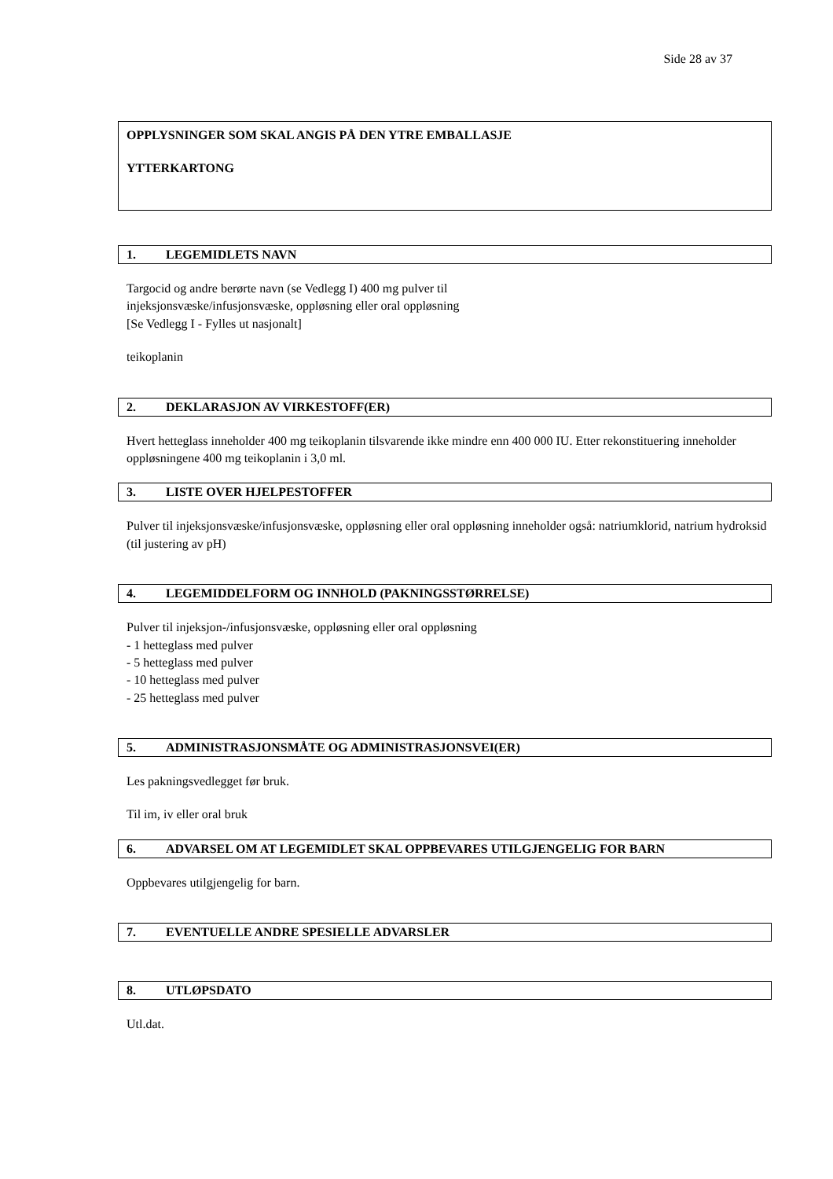Side 28 av 37
OPPLYSNINGER SOM SKAL ANGIS PÅ DEN YTRE EMBALLASJE
YTTERKARTONG
1. LEGEMIDLETS NAVN
Targocid og andre berørte navn (se Vedlegg I) 400 mg pulver til
injeksjonsvæske/infusjonsvæske, oppløsning eller oral oppløsning
[Se Vedlegg I - Fylles ut nasjonalt]
teikoplanin
2. DEKLARASJON AV VIRKESTOFF(ER)
Hvert hetteglass inneholder 400 mg teikoplanin tilsvarende ikke mindre enn 400 000 IU. Etter rekonstituering inneholder oppløsningene 400 mg teikoplanin i 3,0 ml.
3. LISTE OVER HJELPESTOFFER
Pulver til injeksjonsvæske/infusjonsvæske, oppløsning eller oral oppløsning inneholder også: natriumklorid, natrium hydroksid (til justering av pH)
4. LEGEMIDDELFORM OG INNHOLD (PAKNINGSSTØRRELSE)
Pulver til injeksjon-/infusjonsvæske, oppløsning eller oral oppløsning
- 1 hetteglass med pulver
- 5 hetteglass med pulver
- 10 hetteglass med pulver
- 25 hetteglass med pulver
5. ADMINISTRASJONSMÅTE OG ADMINISTRASJONSVEI(ER)
Les pakningsvedlegget før bruk.
Til im, iv eller oral bruk
6. ADVARSEL OM AT LEGEMIDLET SKAL OPPBEVARES UTILGJENGELIG FOR BARN
Oppbevares utilgjengelig for barn.
7. EVENTUELLE ANDRE SPESIELLE ADVARSLER
8. UTLØPSDATO
Utl.dat.